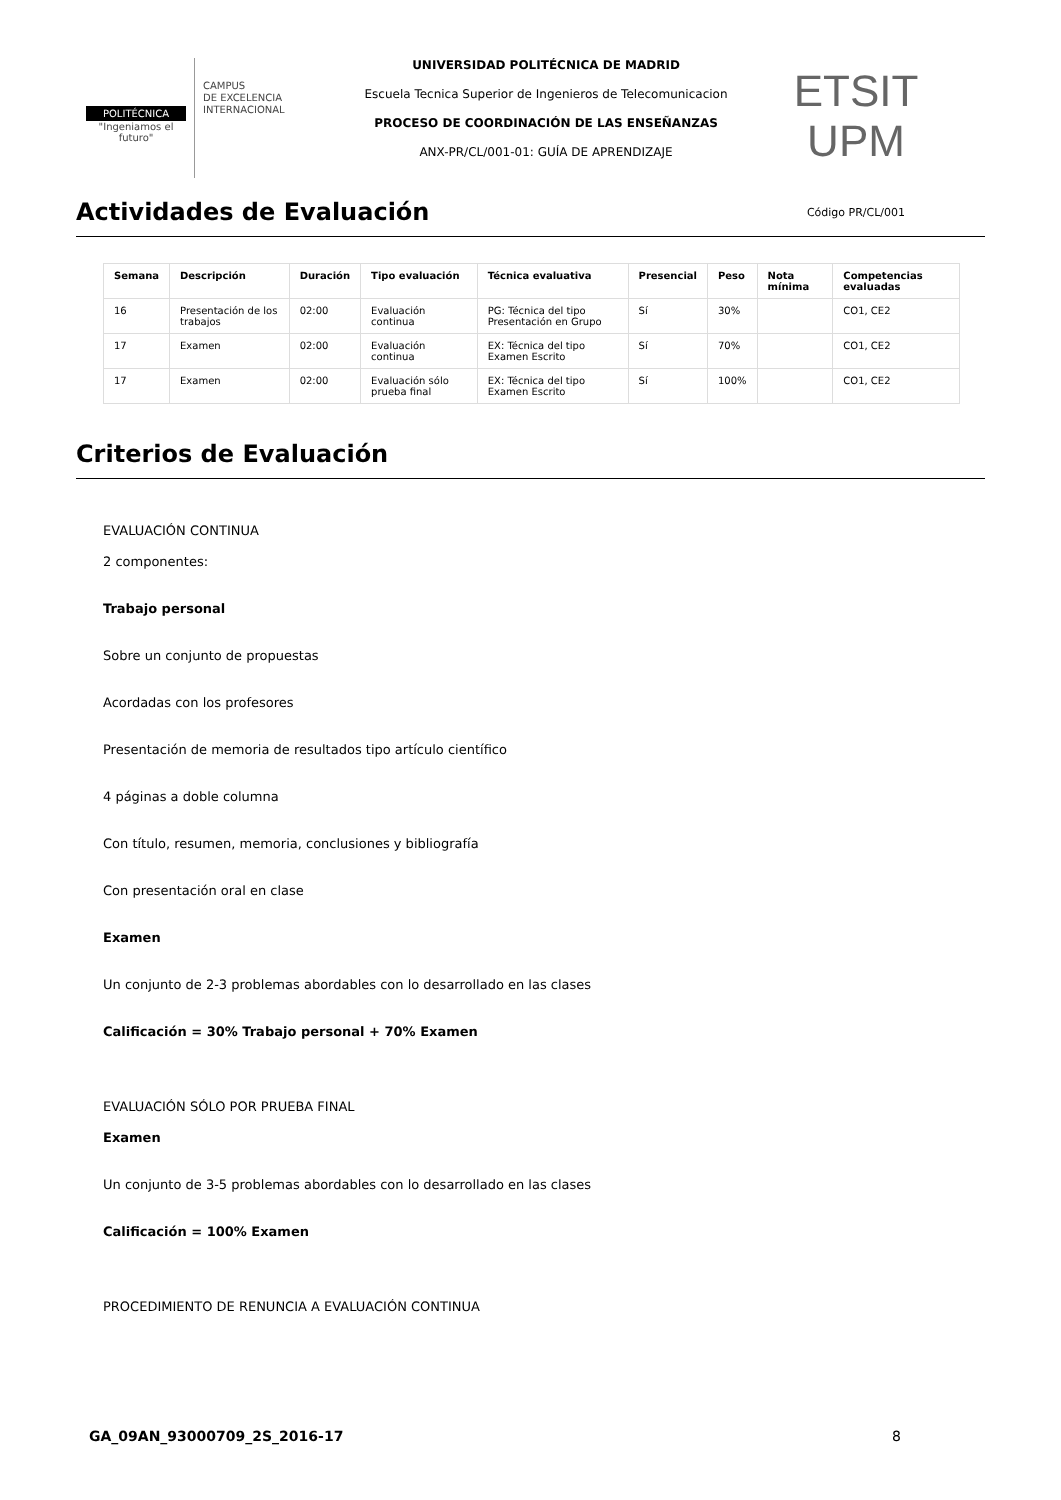POLITÉCNICA
"Ingeniamos el futuro"
CAMPUS
DE EXCELENCIA
INTERNACIONAL
UNIVERSIDAD POLITÉCNICA DE MADRID
Escuela Tecnica Superior de Ingenieros de Telecomunicacion
PROCESO DE COORDINACIÓN DE LAS ENSEÑANZAS
ANX-PR/CL/001-01: GUÍA DE APRENDIZAJE
ETSIT UPM
Código PR/CL/001
Actividades de Evaluación
| Semana | Descripción | Duración | Tipo evaluación | Técnica evaluativa | Presencial | Peso | Nota mínima | Competencias evaluadas |
| --- | --- | --- | --- | --- | --- | --- | --- | --- |
| 16 | Presentación de los trabajos | 02:00 | Evaluación continua | PG: Técnica del tipo Presentación en Grupo | Sí | 30% | | CO1, CE2 |
| 17 | Examen | 02:00 | Evaluación continua | EX: Técnica del tipo Examen Escrito | Sí | 70% | | CO1, CE2 |
| 17 | Examen | 02:00 | Evaluación sólo prueba final | EX: Técnica del tipo Examen Escrito | Sí | 100% | | CO1, CE2 |
Criterios de Evaluación
EVALUACIÓN CONTINUA
2 componentes:
Trabajo personal
Sobre un conjunto de propuestas
Acordadas con los profesores
Presentación de memoria de resultados tipo artículo científico
4 páginas a doble columna
Con título, resumen, memoria, conclusiones y bibliografía
Con presentación oral en clase
Examen
Un conjunto de 2-3 problemas abordables con lo desarrollado en las clases
Calificación = 30% Trabajo personal + 70% Examen
EVALUACIÓN SÓLO POR PRUEBA FINAL
Examen
Un conjunto de 3-5 problemas abordables con lo desarrollado en las clases
Calificación = 100% Examen
PROCEDIMIENTO DE RENUNCIA A EVALUACIÓN CONTINUA
GA_09AN_93000709_2S_2016-17 8